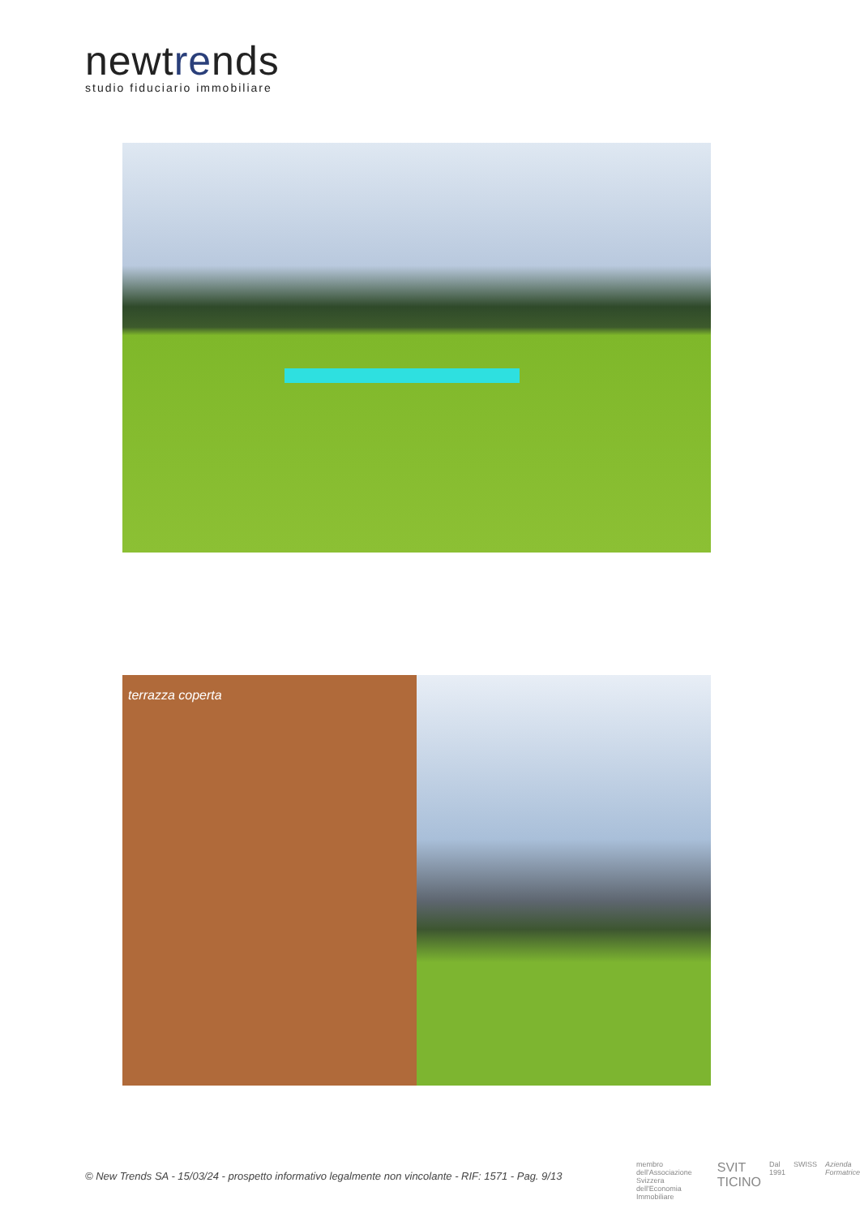newtrends
studio fiduciario immobiliare
terrazza coperta
© New Trends SA - 15/03/24 - prospetto informativo legalmente non vincolante - RIF: 1571 - Pag. 9/13
membro dell'Associazione Svizzera dell'Economia Immobiliare SVIT TICINO Dal 1991 SWISS Azienda Formatrice